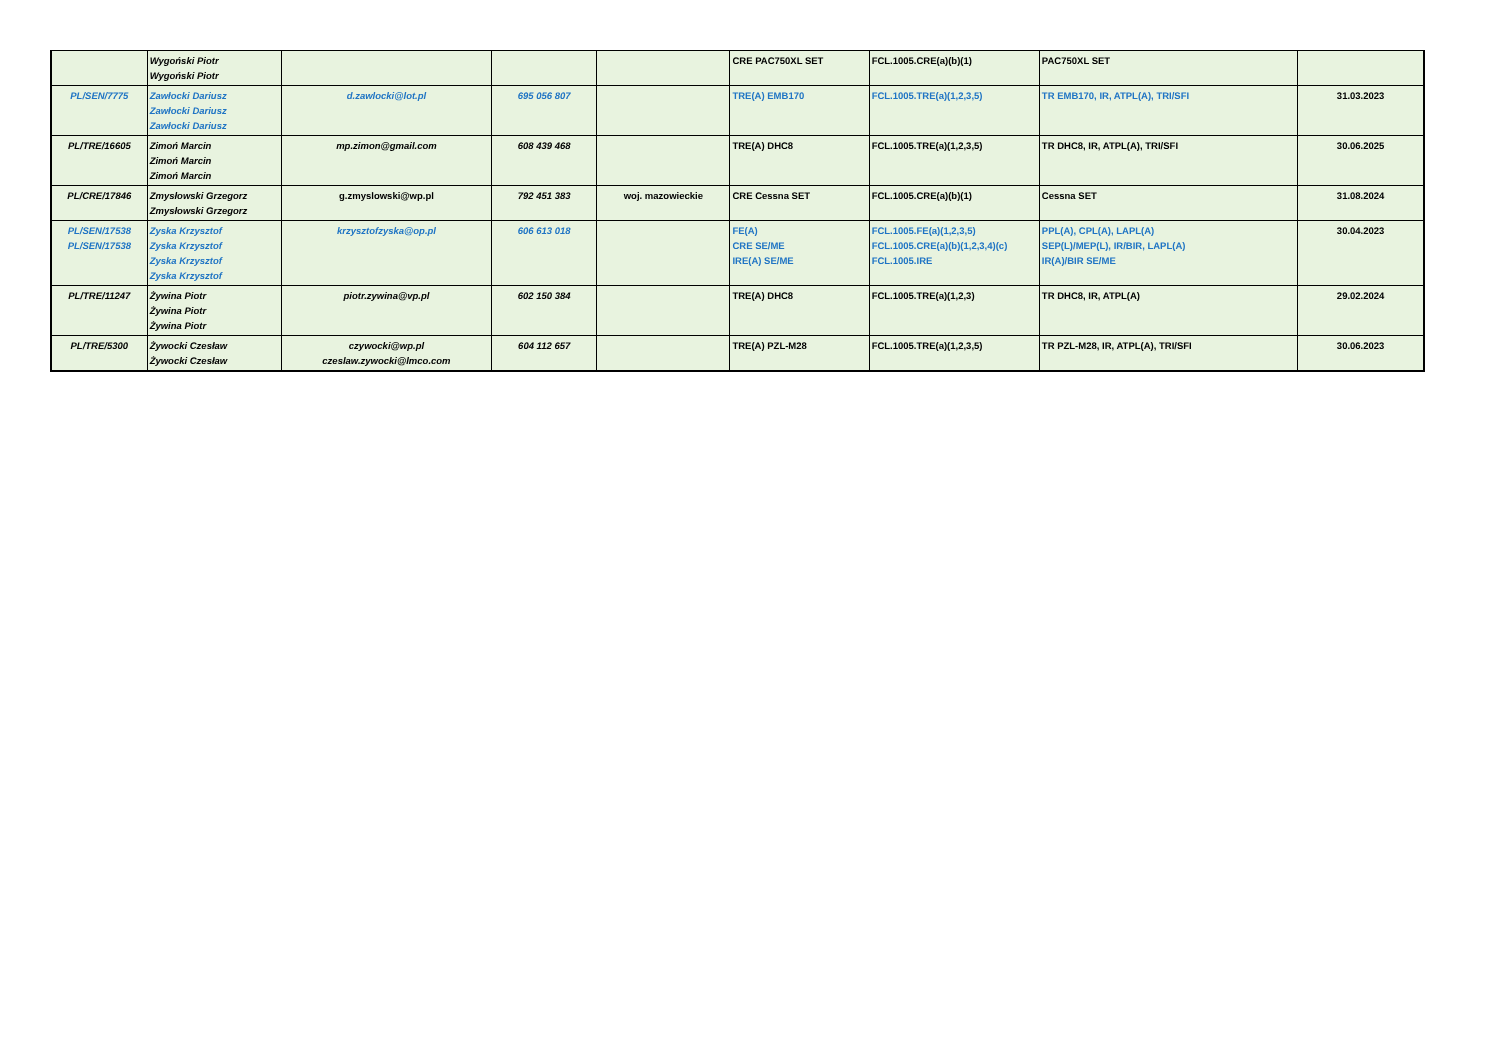| | Wygoński Piotr Wygoński Piotr | | | | CRE PAC750XL SET | FCL.1005.CRE(a)(b)(1) | PAC750XL SET | |
| PL/SEN/7775 | Zawłocki Dariusz Zawłocki Dariusz Zawłocki Dariusz | d.zawlocki@lot.pl | 695 056 807 | | TRE(A) EMB170 | FCL.1005.TRE(a)(1,2,3,5) | TR EMB170, IR, ATPL(A), TRI/SFI | 31.03.2023 |
| PL/TRE/16605 | Zimoń Marcin Zimoń Marcin Zimoń Marcin | mp.zimon@gmail.com | 608 439 468 | | TRE(A) DHC8 | FCL.1005.TRE(a)(1,2,3,5) | TR DHC8, IR, ATPL(A), TRI/SFI | 30.06.2025 |
| PL/CRE/17846 | Zmysłowski Grzegorz Zmysłowski Grzegorz | g.zmyslowski@wp.pl | 792 451 383 | woj. mazowieckie | CRE Cessna SET | FCL.1005.CRE(a)(b)(1) | Cessna SET | 31.08.2024 |
| PL/SEN/17538 PL/SEN/17538 | Zyska Krzysztof Zyska Krzysztof Zyska Krzysztof Zyska Krzysztof | krzysztofzyska@op.pl | 606 613 018 | | FE(A) CRE SE/ME IRE(A) SE/ME | FCL.1005.FE(a)(1,2,3,5) FCL.1005.CRE(a)(b)(1,2,3,4)(c) FCL.1005.IRE | PPL(A), CPL(A), LAPL(A) SEP(L)/MEP(L), IR/BIR, LAPL(A) IR(A)/BIR SE/ME | 30.04.2023 |
| PL/TRE/11247 | Żywina Piotr Żywina Piotr Żywina Piotr | piotr.zywina@vp.pl | 602 150 384 | | TRE(A) DHC8 | FCL.1005.TRE(a)(1,2,3) | TR DHC8, IR, ATPL(A) | 29.02.2024 |
| PL/TRE/5300 | Żywocki Czesław Żywocki Czesław | czywocki@wp.pl czeslaw.zywocki@lmco.com | 604 112 657 | | TRE(A) PZL-M28 | FCL.1005.TRE(a)(1,2,3,5) | TR PZL-M28, IR, ATPL(A), TRI/SFI | 30.06.2023 |